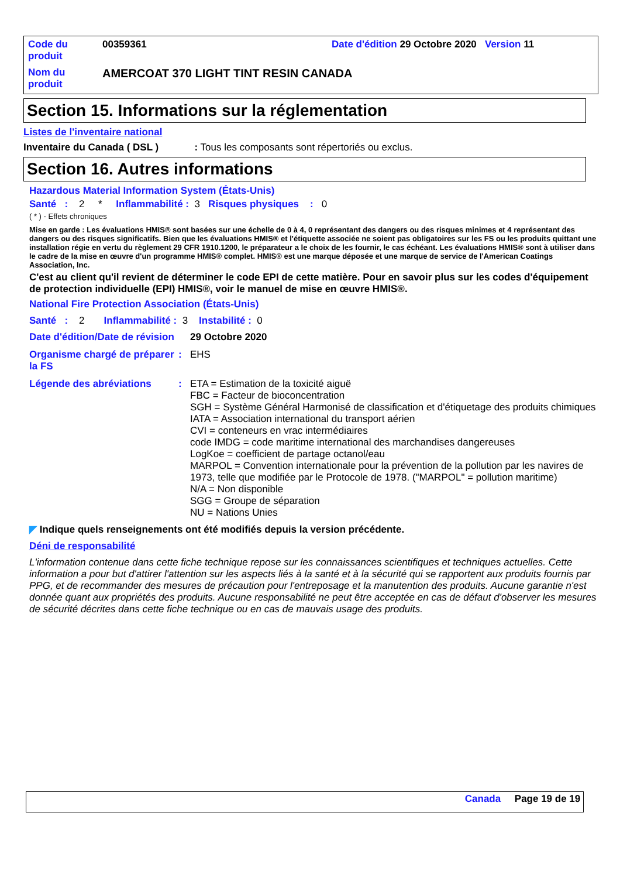| Code du produit | 00359361 | Date d'édition 29 Octobre 2020 Version 11 |
| Nom du produit | AMERCOAT 370 LIGHT TINT RESIN CANADA | |
Section 15. Informations sur la réglementation
Listes de l'inventaire national
Inventaire du Canada ( DSL ) : Tous les composants sont répertoriés ou exclus.
Section 16. Autres informations
Hazardous Material Information System (États-Unis)
Santé : 2 * Inflammabilité : 3 Risques physiques : 0
( * ) - Effets chroniques
Mise en garde : Les évaluations HMIS® sont basées sur une échelle de 0 à 4, 0 représentant des dangers ou des risques minimes et 4 représentant des dangers ou des risques significatifs. Bien que les évaluations HMIS® et l'étiquette associée ne soient pas obligatoires sur les FS ou les produits quittant une installation régie en vertu du règlement 29 CFR 1910.1200, le préparateur a le choix de les fournir, le cas échéant. Les évaluations HMIS® sont à utiliser dans le cadre de la mise en œuvre d'un programme HMIS® complet. HMIS® est une marque déposée et une marque de service de l'American Coatings Association, Inc.
C'est au client qu'il revient de déterminer le code EPI de cette matière. Pour en savoir plus sur les codes d'équipement de protection individuelle (EPI) HMIS®, voir le manuel de mise en œuvre HMIS®.
National Fire Protection Association (États-Unis)
Santé : 2 Inflammabilité : 3 Instabilité : 0
Date d'édition/Date de révision
29 Octobre 2020
Organisme chargé de préparer la FS
: EHS
Légende des abréviations :
ETA = Estimation de la toxicité aiguë
FBC = Facteur de bioconcentration
SGH = Système Général Harmonisé de classification et d'étiquetage des produits chimiques
IATA = Association international du transport aérien
CVI = conteneurs en vrac intermédiaires
code IMDG = code maritime international des marchandises dangereuses
LogKoe = coefficient de partage octanol/eau
MARPOL = Convention internationale pour la prévention de la pollution par les navires de 1973, telle que modifiée par le Protocole de 1978. ("MARPOL" = pollution maritime)
N/A = Non disponible
SGG = Groupe de séparation
NU = Nations Unies
◤ Indique quels renseignements ont été modifiés depuis la version précédente.
Déni de responsabilité
L'information contenue dans cette fiche technique repose sur les connaissances scientifiques et techniques actuelles. Cette information a pour but d'attirer l'attention sur les aspects liés à la santé et à la sécurité qui se rapportent aux produits fournis par PPG, et de recommander des mesures de précaution pour l'entreposage et la manutention des produits. Aucune garantie n'est donnée quant aux propriétés des produits. Aucune responsabilité ne peut être acceptée en cas de défaut d'observer les mesures de sécurité décrites dans cette fiche technique ou en cas de mauvais usage des produits.
Canada Page 19 de 19